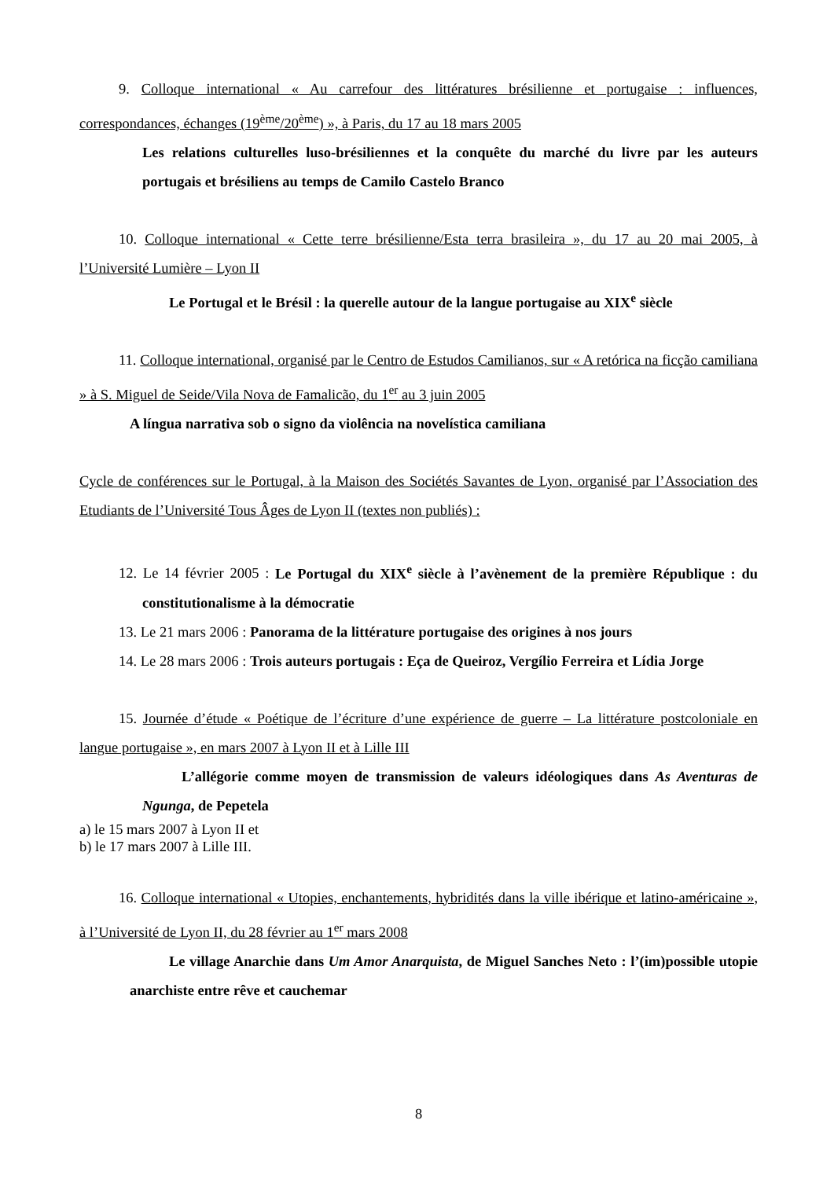9. Colloque international « Au carrefour des littératures brésilienne et portugaise : influences, correspondances, échanges (19<sup>ème</sup>/20<sup>ème</sup>) », à Paris, du 17 au 18 mars 2005
Les relations culturelles luso-brésiliennes et la conquête du marché du livre par les auteurs portugais et brésiliens au temps de Camilo Castelo Branco
10. Colloque international « Cette terre brésilienne/Esta terra brasileira », du 17 au 20 mai 2005, à l’Université Lumière – Lyon II
Le Portugal et le Brésil : la querelle autour de la langue portugaise au XIX<sup>e</sup> siècle
11. Colloque international, organisé par le Centro de Estudos Camilianos, sur « A retórica na ficção camiliana » à S. Miguel de Seide/Vila Nova de Famalicão, du 1<sup>er</sup> au 3 juin 2005
A língua narrativa sob o signo da violência na novelística camiliana
Cycle de conférences sur le Portugal, à la Maison des Sociétés Savantes de Lyon, organisé par l’Association des Etudiants de l’Université Tous Âges de Lyon II (textes non publiés) :
12. Le 14 février 2005 : Le Portugal du XIX<sup>e</sup> siècle à l’avènement de la première République : du constitutionalisme à la démocratie
13. Le 21 mars 2006 : Panorama de la littérature portugaise des origines à nos jours
14. Le 28 mars 2006 : Trois auteurs portugais : Eça de Queiroz, Vergílio Ferreira et Lídia Jorge
15. Journée d’étude « Poétique de l’écriture d’une expérience de guerre – La littérature postcoloniale en langue portugaise », en mars 2007 à Lyon II et à Lille III
L’allégorie comme moyen de transmission de valeurs idéologiques dans As Aventuras de Ngunga, de Pepetela
a) le 15 mars 2007 à Lyon II et
b) le 17 mars 2007 à Lille III.
16. Colloque international « Utopies, enchantements, hybridités dans la ville ibérique et latino-américaine », à l’Université de Lyon II, du 28 février au 1<sup>er</sup> mars 2008
Le village Anarchie dans Um Amor Anarquista, de Miguel Sanches Neto : l’(im)possible utopie anarchiste entre rêve et cauchemar
8